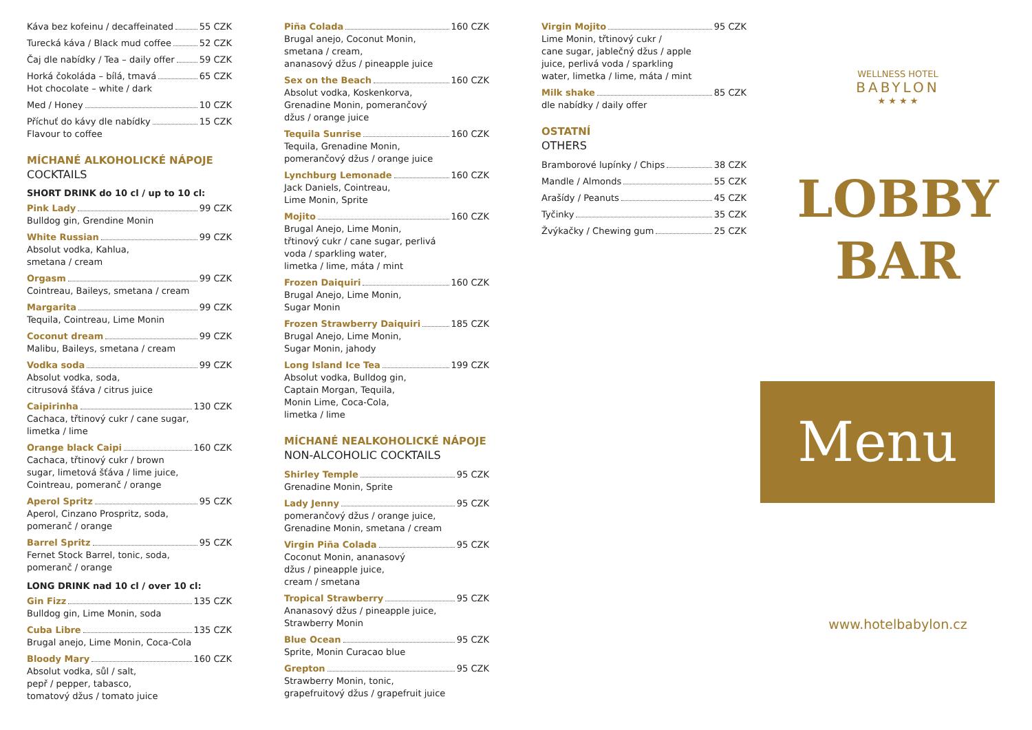Káva bez kofeinu / decaffeinated 55 CZK
Turecká káva / Black mud coffee 52 CZK
Čaj dle nabídky / Tea – daily offer 59 CZK
Horká čokoláda – bílá, tmavá 65 CZK
Hot chocolate – white / dark
Med / Honey 10 CZK
Příchuť do kávy dle nabídky 15 CZK
Flavour to coffee
MÍCHANÉ ALKOHOLICKÉ NÁPOJE
COCKTAILS
SHORT DRINK do 10 cl / up to 10 cl:
Pink Lady 99 CZK
Bulldog gin, Grendine Monin
White Russian 99 CZK
Absolut vodka, Kahlua,
smetana / cream
Orgasm 99 CZK
Cointreau, Baileys, smetana / cream
Margarita 99 CZK
Tequila, Cointreau, Lime Monin
Coconut dream 99 CZK
Malibu, Baileys, smetana / cream
Vodka soda 99 CZK
Absolut vodka, soda,
citrusová šťáva / citrus juice
Caipirinha 130 CZK
Cachaca, třtinový cukr / cane sugar,
limetka / lime
Orange black Caipi 160 CZK
Cachaca, třtinový cukr / brown
sugar, limetová šťáva / lime juice,
Cointreau, pomeranč / orange
Aperol Spritz 95 CZK
Aperol, Cinzano Prospritz, soda,
pomeranč / orange
Barrel Spritz 95 CZK
Fernet Stock Barrel, tonic, soda,
pomeranč / orange
LONG DRINK nad 10 cl / over 10 cl:
Gin Fizz 135 CZK
Bulldog gin, Lime Monin, soda
Cuba Libre 135 CZK
Brugal anejo, Lime Monin, Coca-Cola
Bloody Mary 160 CZK
Absolut vodka, sůl / salt,
pepř / pepper, tabasco,
tomatový džus / tomato juice
Piña Colada 160 CZK
Brugal anejo, Coconut Monin,
smetana / cream,
ananasový džus / pineapple juice
Sex on the Beach 160 CZK
Absolut vodka, Koskenkorva,
Grenadine Monin, pomerančový
džus / orange juice
Tequila Sunrise 160 CZK
Tequila, Grenadine Monin,
pomerančový džus / orange juice
Lynchburg Lemonade 160 CZK
Jack Daniels, Cointreau,
Lime Monin, Sprite
Mojito 160 CZK
Brugal Anejo, Lime Monin,
třtinový cukr / cane sugar, perlivá
voda / sparkling water,
limetka / lime, máta / mint
Frozen Daiquiri 160 CZK
Brugal Anejo, Lime Monin,
Sugar Monin
Frozen Strawberry Daiquiri 185 CZK
Brugal Anejo, Lime Monin,
Sugar Monin, jahody
Long Island Ice Tea 199 CZK
Absolut vodka, Bulldog gin,
Captain Morgan, Tequila,
Monin Lime, Coca-Cola,
limetka / lime
MÍCHANÉ NEALKOHOLICKÉ NÁPOJE
NON-ALCOHOLIC COCKTAILS
Shirley Temple 95 CZK
Grenadine Monin, Sprite
Lady Jenny 95 CZK
pomerančový džus / orange juice,
Grenadine Monin, smetana / cream
Virgin Piña Colada 95 CZK
Coconut Monin, ananasový
džus / pineapple juice,
cream / smetana
Tropical Strawberry 95 CZK
Ananasový džus / pineapple juice,
Strawberry Monin
Blue Ocean 95 CZK
Sprite, Monin Curacao blue
Grepton 95 CZK
Strawberry Monin, tonic,
grapefruitový džus / grapefruit juice
Virgin Mojito 95 CZK
Lime Monin, třtinový cukr /
cane sugar, jablečný džus / apple
juice, perlivá voda / sparkling
water, limetka / lime, máta / mint
Milk shake 85 CZK
dle nabídky / daily offer
OSTATNÍ
OTHERS
Bramborové lupínky / Chips 38 CZK
Mandle / Almonds 55 CZK
Arašídy / Peanuts 45 CZK
Tyčinky 35 CZK
Žvýkačky / Chewing gum 25 CZK
WELLNESS HOTEL
BABYLON
★ ★ ★ ★
LOBBY
BAR
Menu
www.hotelbabylon.cz